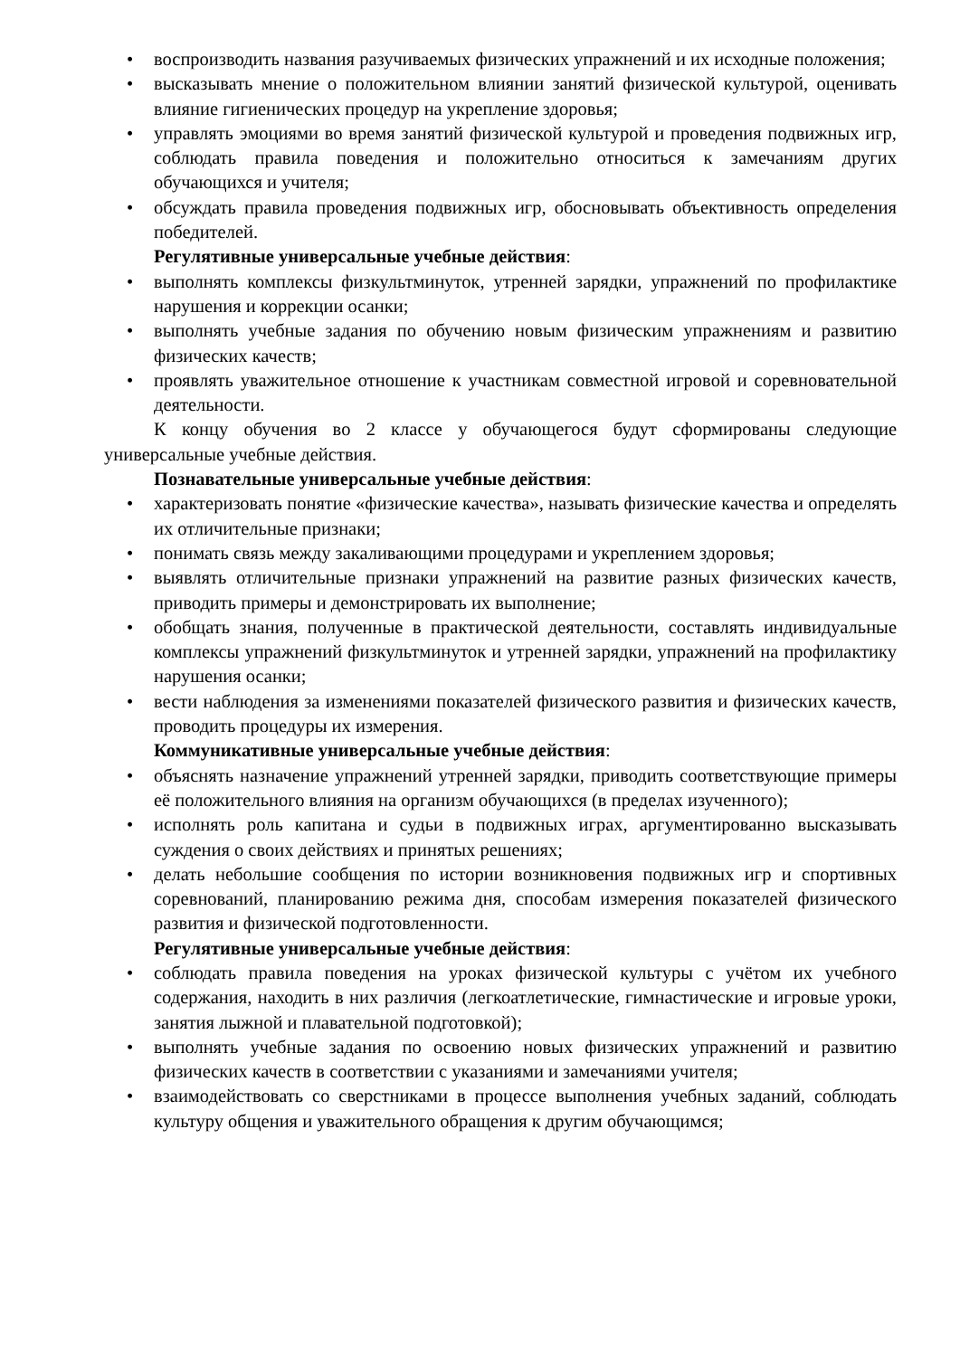• воспроизводить названия разучиваемых физических упражнений и их исходные положения;
• высказывать мнение о положительном влиянии занятий физической культурой, оценивать влияние гигиенических процедур на укрепление здоровья;
• управлять эмоциями во время занятий физической культурой и проведения подвижных игр, соблюдать правила поведения и положительно относиться к замечаниям других обучающихся и учителя;
• обсуждать правила проведения подвижных игр, обосновывать объективность определения победителей.
Регулятивные универсальные учебные действия:
• выполнять комплексы физкультминуток, утренней зарядки, упражнений по профилактике нарушения и коррекции осанки;
• выполнять учебные задания по обучению новым физическим упражнениям и развитию физических качеств;
• проявлять уважительное отношение к участникам совместной игровой и соревновательной деятельности.
К концу обучения во 2 классе у обучающегося будут сформированы следующие универсальные учебные действия.
Познавательные универсальные учебные действия:
• характеризовать понятие «физические качества», называть физические качества и определять их отличительные признаки;
• понимать связь между закаливающими процедурами и укреплением здоровья;
• выявлять отличительные признаки упражнений на развитие разных физических качеств, приводить примеры и демонстрировать их выполнение;
• обобщать знания, полученные в практической деятельности, составлять индивидуальные комплексы упражнений физкультминуток и утренней зарядки, упражнений на профилактику нарушения осанки;
• вести наблюдения за изменениями показателей физического развития и физических качеств, проводить процедуры их измерения.
Коммуникативные универсальные учебные действия:
• объяснять назначение упражнений утренней зарядки, приводить соответствующие примеры её положительного влияния на организм обучающихся (в пределах изученного);
• исполнять роль капитана и судьи в подвижных играх, аргументированно высказывать суждения о своих действиях и принятых решениях;
• делать небольшие сообщения по истории возникновения подвижных игр и спортивных соревнований, планированию режима дня, способам измерения показателей физического развития и физической подготовленности.
Регулятивные универсальные учебные действия:
• соблюдать правила поведения на уроках физической культуры с учётом их учебного содержания, находить в них различия (легкоатлетические, гимнастические и игровые уроки, занятия лыжной и плавательной подготовкой);
• выполнять учебные задания по освоению новых физических упражнений и развитию физических качеств в соответствии с указаниями и замечаниями учителя;
• взаимодействовать со сверстниками в процессе выполнения учебных заданий, соблюдать культуру общения и уважительного обращения к другим обучающимся;